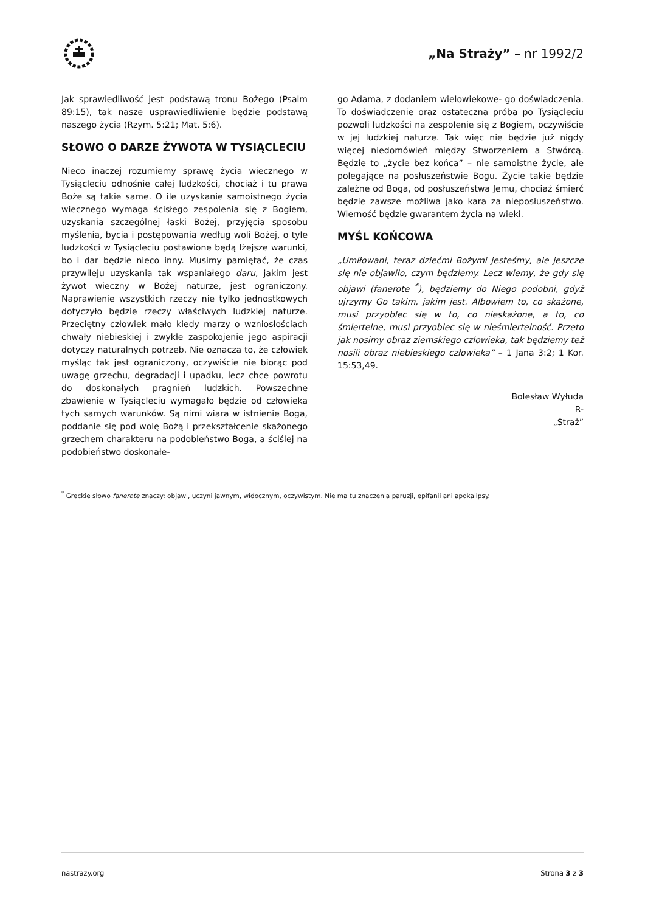„Na Straży” – nr 1992/2
Jak sprawiedliwość jest podstawą tronu Bożego (Psalm 89:15), tak nasze usprawiedliwienie będzie podstawą naszego życia (Rzym. 5:21; Mat. 5:6).
SŁOWO O DARZE ŻYWOTA W TYSIĄCLECIU
Nieco inaczej rozumiemy sprawę życia wiecznego w Tysiącleciu odnośnie całej ludzkości, chociaż i tu prawa Boże są takie same. O ile uzyskanie samoistnego życia wiecznego wymaga ścisłego zespolenia się z Bogiem, uzyskania szczególnej łaski Bożej, przyjęcia sposobu myślenia, bycia i postępowania według woli Bożej, o tyle ludzkości w Tysiącleciu postawione będą lżejsze warunki, bo i dar będzie nieco inny. Musimy pamiętać, że czas przywileju uzyskania tak wspaniałego daru, jakim jest żywot wieczny w Bożej naturze, jest ograniczony. Naprawienie wszystkich rzeczy nie tylko jednostkowych dotyczyło będzie rzeczy właściwych ludzkiej naturze. Przeciętny człowiek mało kiedy marzy o wzniosłościach chwały niebieskiej i zwykłe zaspokojenie jego aspiracji dotyczy naturalnych potrzeb. Nie oznacza to, że człowiek myśląc tak jest ograniczony, oczywiście nie biorąc pod uwagę grzechu, degradacji i upadku, lecz chce powrotu do doskonałych pragnień ludzkich. Powszechne zbawienie w Tysiącleciu wymagało będzie od człowieka tych samych warunków. Są nimi wiara w istnienie Boga, poddanie się pod wolę Bożą i przekształcenie skażonego grzechem charakteru na podobieństwo Boga, a ściślej na podobieństwo doskonałe-
go Adama, z dodaniem wielowiekowe- go doświadczenia. To doświadczenie oraz ostateczna próba po Tysiącleciu pozwoli ludzkości na zespolenie się z Bogiem, oczywiście w jej ludzkiej naturze. Tak więc nie będzie już nigdy więcej niedomówień między Stworzeniem a Stwórcą. Będzie to „życie bez końca” – nie samoistne życie, ale polegające na posłuszeństwie Bogu. Życie takie będzie zależne od Boga, od posłuszeństwa Jemu, chociaż śmierć będzie zawsze możliwa jako kara za nieposłuszeństwo. Wierność będzie gwarantem życia na wieki.
MYŚL KOŃCOWA
„Umiłowani, teraz dziećmi Bożymi jesteśmy, ale jeszcze się nie objawiło, czym będziemy. Lecz wiemy, że gdy się objawi (fanerote <sup>*</sup>), będziemy do Niego podobni, gdyż ujrzymy Go takim, jakim jest. Albowiem to, co skażone, musi przyoblec się w to, co nieskażone, a to, co śmiertelne, musi przyoblec się w nieśmiertelność. Przeto jak nosimy obraz ziemskiego człowieka, tak będziemy też nosili obraz niebieskiego człowieka” – 1 Jana 3:2; 1 Kor. 15:53,49.
Bolesław Wyłuda
R-
„Straż”
<sup>*</sup> Greckie słowo fanerote znaczy: objawi, uczyni jawnym, widocznym, oczywistym. Nie ma tu znaczenia paruzji, epifanii ani apokalipsy.
nastrazy.org Strona 3 z 3